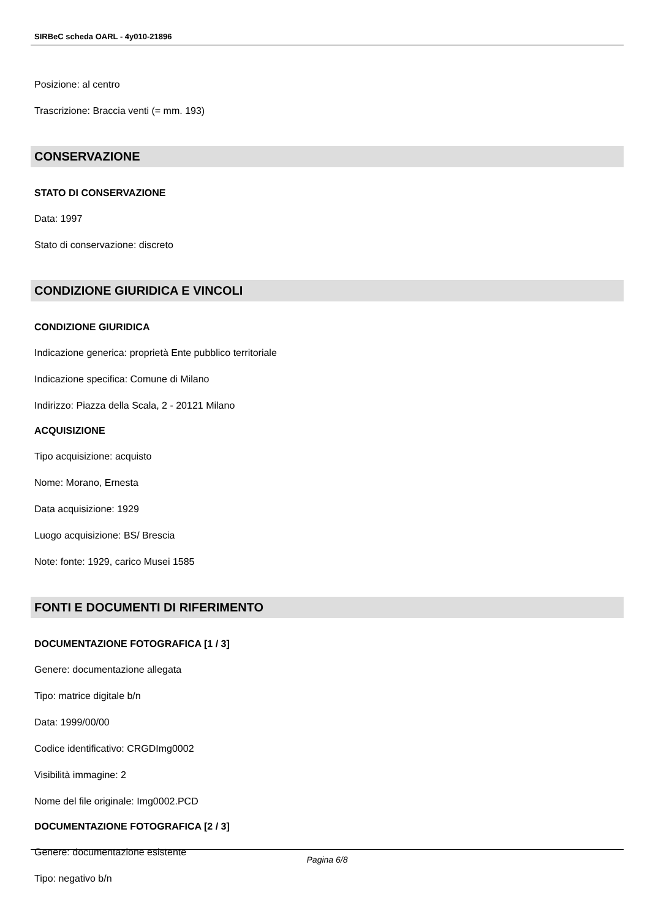SIRBeC scheda OARL - 4y010-21896
Posizione: al centro
Trascrizione: Braccia venti (= mm. 193)
CONSERVAZIONE
STATO DI CONSERVAZIONE
Data: 1997
Stato di conservazione: discreto
CONDIZIONE GIURIDICA E VINCOLI
CONDIZIONE GIURIDICA
Indicazione generica: proprietà Ente pubblico territoriale
Indicazione specifica: Comune di Milano
Indirizzo: Piazza della Scala, 2 - 20121 Milano
ACQUISIZIONE
Tipo acquisizione: acquisto
Nome: Morano, Ernesta
Data acquisizione: 1929
Luogo acquisizione: BS/ Brescia
Note: fonte: 1929, carico Musei 1585
FONTI E DOCUMENTI DI RIFERIMENTO
DOCUMENTAZIONE FOTOGRAFICA [1 / 3]
Genere: documentazione allegata
Tipo: matrice digitale b/n
Data: 1999/00/00
Codice identificativo: CRGDImg0002
Visibilità immagine: 2
Nome del file originale: Img0002.PCD
DOCUMENTAZIONE FOTOGRAFICA [2 / 3]
Genere: documentazione esistente
Tipo: negativo b/n
Pagina 6/8